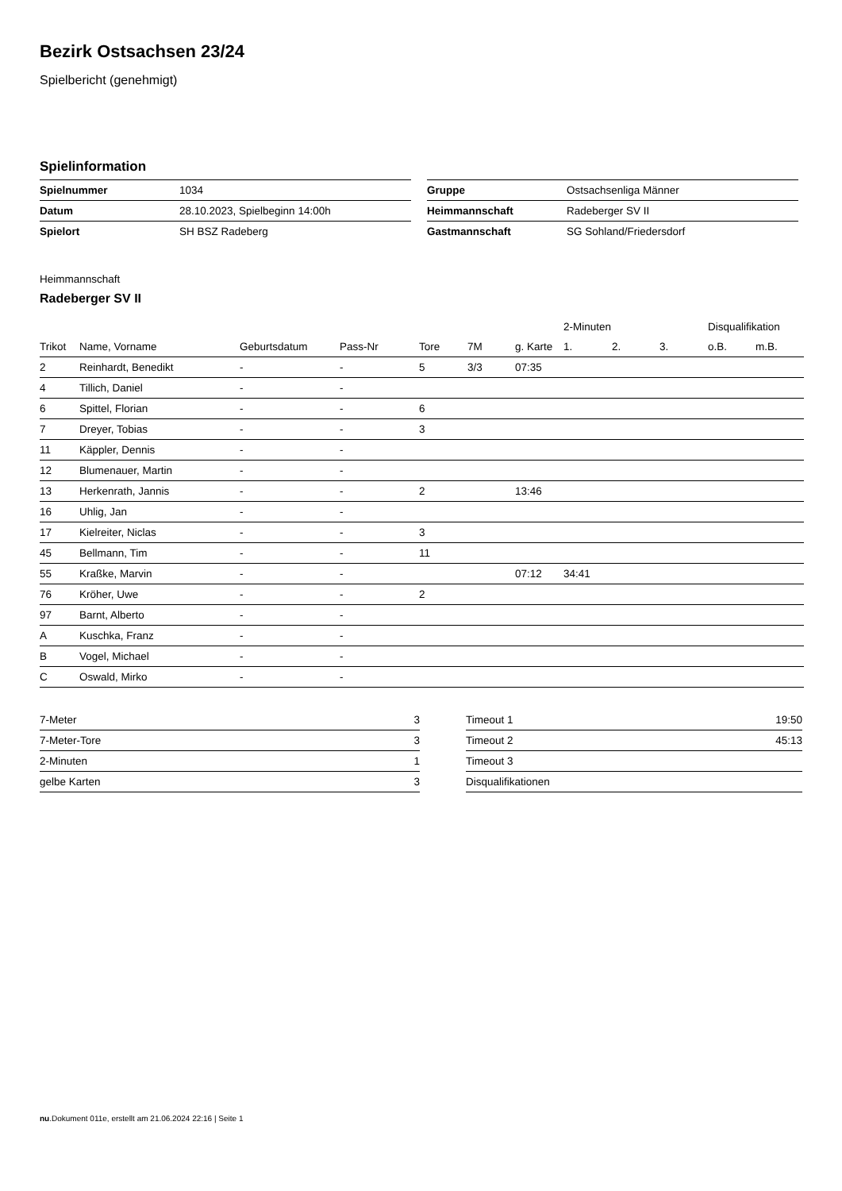Bezirk Ostsachsen 23/24
Spielbericht (genehmigt)
Spielinformation
| Spielnummer | 1034 |
| Datum | 28.10.2023, Spielbeginn 14:00h |
| Spielort | SH BSZ Radeberg |
| Gruppe | Ostsachsenliga Männer |
| Heimmannschaft | Radeberger SV II |
| Gastmannschaft | SG Sohland/Friedersdorf |
Heimmannschaft
Radeberger SV II
| | | | | | | | 2-Minuten | | | Disqualifikation | |
| --- | --- | --- | --- | --- | --- | --- | --- | --- | --- | --- | --- |
| Trikot | Name, Vorname | Geburtsdatum | Pass-Nr | Tore | 7M | g. Karte | 1. | 2. | 3. | o.B. | m.B. |
| 2 | Reinhardt, Benedikt | - | - | 5 | 3/3 | 07:35 | | | | | |
| 4 | Tillich, Daniel | - | - | | | | | | | | |
| 6 | Spittel, Florian | - | - | 6 | | | | | | | |
| 7 | Dreyer, Tobias | - | - | 3 | | | | | | | |
| 11 | Käppler, Dennis | - | - | | | | | | | | |
| 12 | Blumenauer, Martin | - | - | | | | | | | | |
| 13 | Herkenrath, Jannis | - | - | 2 | | 13:46 | | | | | |
| 16 | Uhlig, Jan | - | - | | | | | | | | |
| 17 | Kielreiter, Niclas | - | - | 3 | | | | | | | |
| 45 | Bellmann, Tim | - | - | 11 | | | | | | | |
| 55 | Kraßke, Marvin | - | - | | | 07:12 | 34:41 | | | | |
| 76 | Kröher, Uwe | - | - | 2 | | | | | | | |
| 97 | Barnt, Alberto | - | - | | | | | | | | |
| A | Kuschka, Franz | - | - | | | | | | | | |
| B | Vogel, Michael | - | - | | | | | | | | |
| C | Oswald, Mirko | - | - | | | | | | | | |
| 7-Meter | 3 |
| 7-Meter-Tore | 3 |
| 2-Minuten | 1 |
| gelbe Karten | 3 |
| Timeout 1 | 19:50 |
| Timeout 2 | 45:13 |
| Timeout 3 | |
| Disqualifikationen | |
nu.Dokument 011e, erstellt am 21.06.2024 22:16 | Seite 1